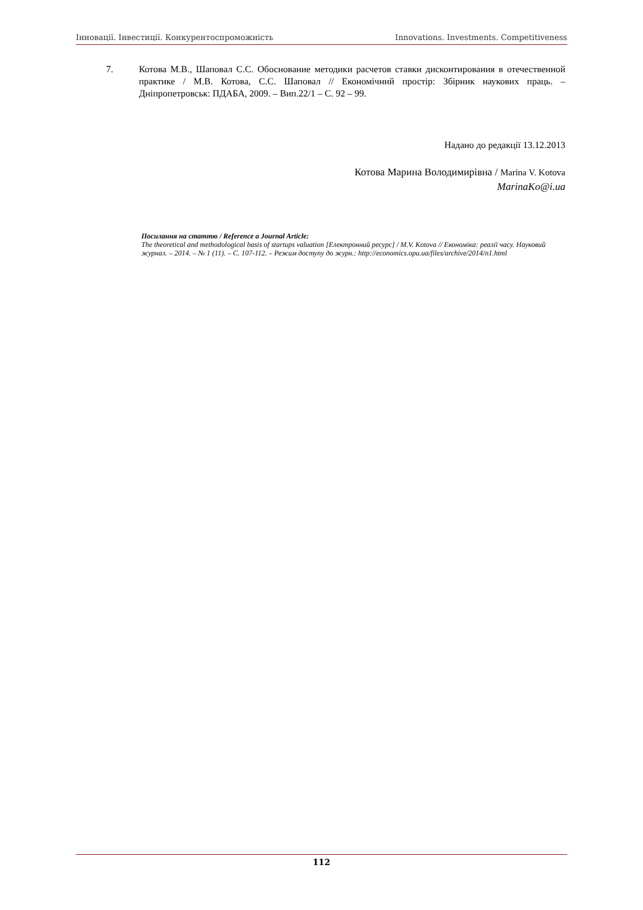Інновації. Інвестиції. Конкурентоспроможність Innovations. Investments. Competitiveness
7. Котова М.В., Шаповал С.С. Обоснование методики расчетов ставки дисконтирования в отечественной практике / М.В. Котова, С.С. Шаповал // Економічний простір: Збірник наукових праць. – Дніпропетровськ: ПДАБА, 2009. – Вип.22/1 – С. 92 – 99.
Надано до редакції 13.12.2013
Котова Марина Володимирівна / Marina V. Kotova
MarinaKo@i.ua
Посилання на статтю / Reference a Journal Article:
The theoretical and methodological basis of startups valuation [Електронний ресурс] / M.V. Kotova // Економіка: реалії часу. Науковий журнал. – 2014. – № 1 (11). – С. 107-112. – Режим доступу до журн.: http://economics.opu.ua/files/archive/2014/n1.html
112